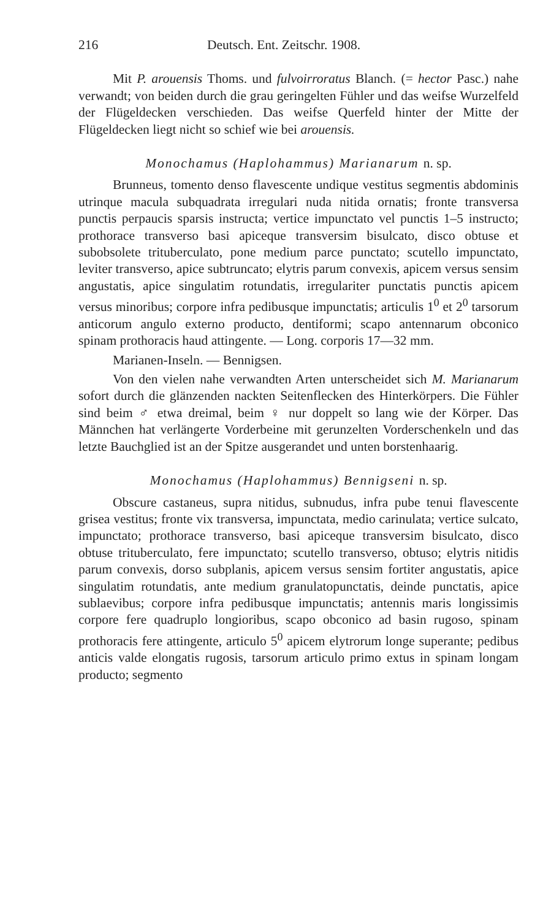216 Deutsch. Ent. Zeitschr. 1908.
Mit P. arouensis Thoms. und fulvoirroratus Blanch. (= hector Pasc.) nahe verwandt; von beiden durch die grau geringelten Fühler und das weifse Wurzelfeld der Flügeldecken verschieden. Das weifse Querfeld hinter der Mitte der Flügeldecken liegt nicht so schief wie bei arouensis.
Monochamus (Haplohammus) Marianarum n. sp.
Brunneus, tomento denso flavescente undique vestitus segmentis abdominis utrinque macula subquadrata irregulari nuda nitida ornatis; fronte transversa punctis perpaucis sparsis instructa; vertice impunctato vel punctis 1–5 instructo; prothorace transverso basi apiceque transversim bisulcato, disco obtuse et subobsolete trituberculato, pone medium parce punctato; scutello impunctato, leviter transverso, apice subtruncato; elytris parum convexis, apicem versus sensim angustatis, apice singulatim rotundatis, irregulariter punctatis punctis apicem versus minoribus; corpore infra pedibusque impunctatis; articulis 1<sup>0</sup> et 2<sup>0</sup> tarsorum anticorum angulo externo producto, dentiformi; scapo antennarum obconico spinam prothoracis haud attingente. — Long. corporis 17—32 mm.
Marianen-Inseln. — Bennigsen.
Von den vielen nahe verwandten Arten unterscheidet sich M. Marianarum sofort durch die glänzenden nackten Seitenflecken des Hinterkörpers. Die Fühler sind beim ♂ etwa dreimal, beim ♀ nur doppelt so lang wie der Körper. Das Männchen hat verlängerte Vorderbeine mit gerunzelten Vorderschenkeln und das letzte Bauchglied ist an der Spitze ausgerandet und unten borstenhaarig.
Monochamus (Haplohammus) Bennigseni n. sp.
Obscure castaneus, supra nitidus, subnudus, infra pube tenui flavescente grisea vestitus; fronte vix transversa, impunctata, medio carinulata; vertice sulcato, impunctato; prothorace transverso, basi apiceque transversim bisulcato, disco obtuse trituberculato, fere impunctato; scutello transverso, obtuso; elytris nitidis parum convexis, dorso subplanis, apicem versus sensim fortiter angustatis, apice singulatim rotundatis, ante medium granulatopunctatis, deinde punctatis, apice sublaevibus; corpore infra pedibusque impunctatis; antennis maris longissimis corpore fere quadruplo longioribus, scapo obconico ad basin rugoso, spinam prothoracis fere attingente, articulo 5<sup>0</sup> apicem elytrorum longe superante; pedibus anticis valde elongatis rugosis, tarsorum articulo primo extus in spinam longam producto; segmento